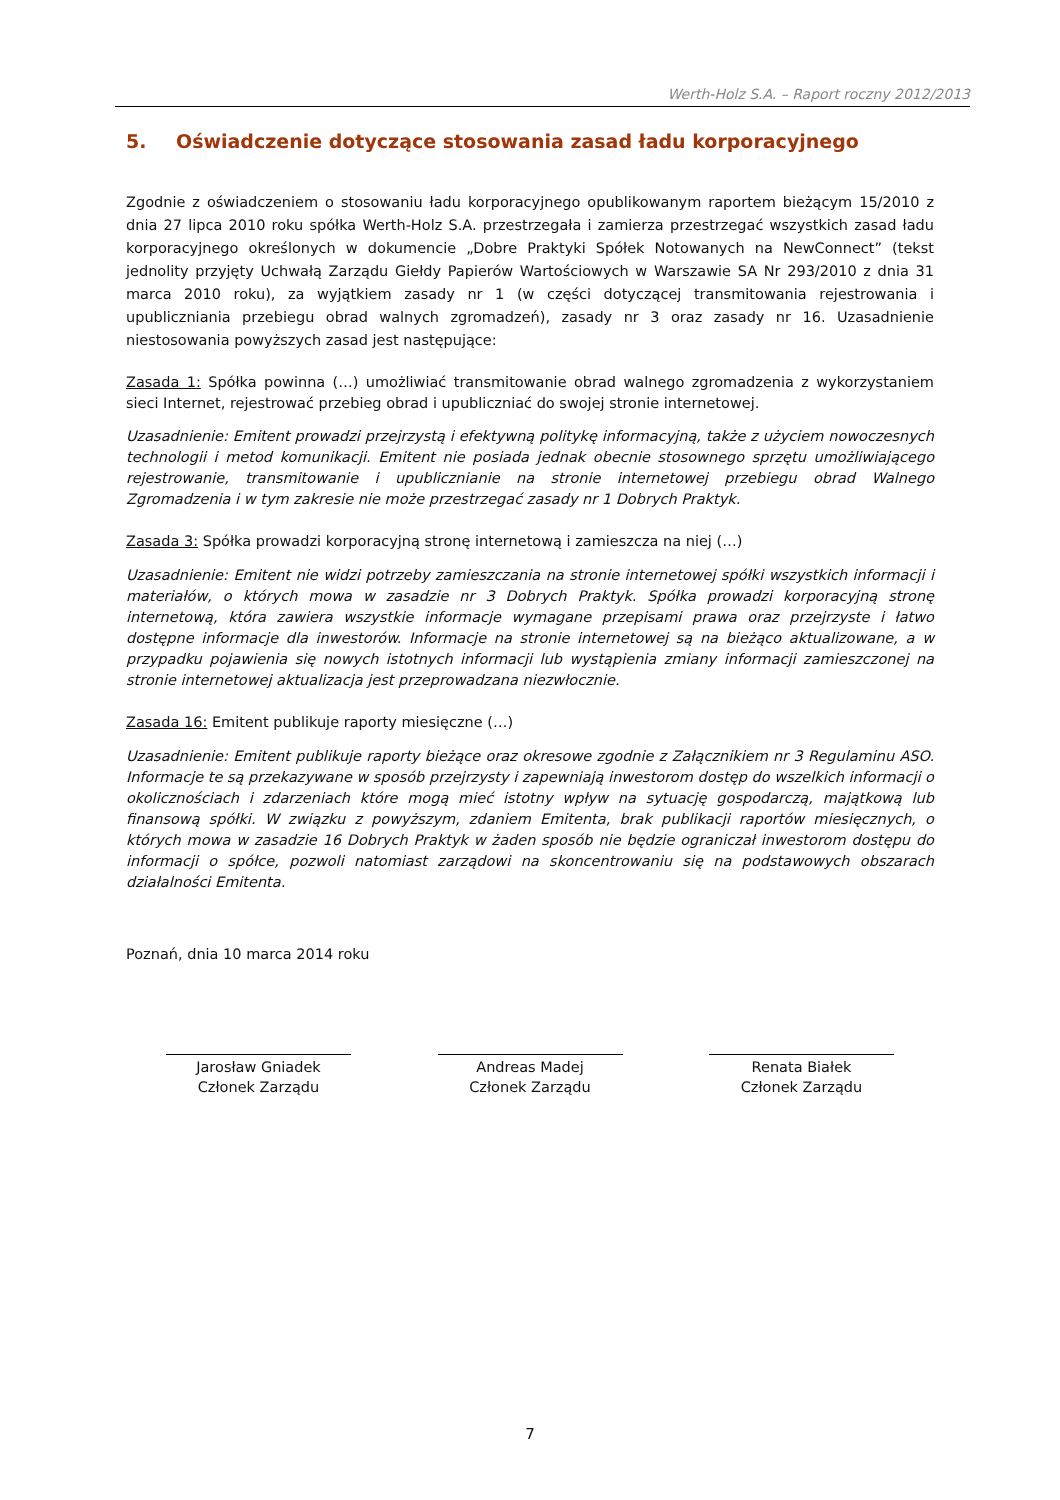Werth-Holz S.A. – Raport roczny 2012/2013
5. Oświadczenie dotyczące stosowania zasad ładu korporacyjnego
Zgodnie z oświadczeniem o stosowaniu ładu korporacyjnego opublikowanym raportem bieżącym 15/2010 z dnia 27 lipca 2010 roku spółka Werth-Holz S.A. przestrzegała i zamierza przestrzegać wszystkich zasad ładu korporacyjnego określonych w dokumencie „Dobre Praktyki Spółek Notowanych na NewConnect” (tekst jednolity przyjęty Uchwałą Zarządu Giełdy Papierów Wartościowych w Warszawie SA Nr 293/2010 z dnia 31 marca 2010 roku), za wyjątkiem zasady nr 1 (w części dotyczącej transmitowania rejestrowania i upubliczniania przebiegu obrad walnych zgromadzeń), zasady nr 3 oraz zasady nr 16. Uzasadnienie niestosowania powyższych zasad jest następujące:
Zasada 1: Spółka powinna (…) umożliwiać transmitowanie obrad walnego zgromadzenia z wykorzystaniem sieci Internet, rejestrować przebieg obrad i upubliczniać do swojej stronie internetowej.
Uzasadnienie: Emitent prowadzi przejrzystą i efektywną politykę informacyjną, także z użyciem nowoczesnych technologii i metod komunikacji. Emitent nie posiada jednak obecnie stosownego sprzętu umożliwiającego rejestrowanie, transmitowanie i upublicznianie na stronie internetowej przebiegu obrad Walnego Zgromadzenia i w tym zakresie nie może przestrzegać zasady nr 1 Dobrych Praktyk.
Zasada 3: Spółka prowadzi korporacyjną stronę internetową i zamieszcza na niej (…)
Uzasadnienie: Emitent nie widzi potrzeby zamieszczania na stronie internetowej spółki wszystkich informacji i materiałów, o których mowa w zasadzie nr 3 Dobrych Praktyk. Spółka prowadzi korporacyjną stronę internetową, która zawiera wszystkie informacje wymagane przepisami prawa oraz przejrzyste i łatwo dostępne informacje dla inwestorów. Informacje na stronie internetowej są na bieżąco aktualizowane, a w przypadku pojawienia się nowych istotnych informacji lub wystąpienia zmiany informacji zamieszczonej na stronie internetowej aktualizacja jest przeprowadzana niezwłocznie.
Zasada 16: Emitent publikuje raporty miesięczne (…)
Uzasadnienie: Emitent publikuje raporty bieżące oraz okresowe zgodnie z Załącznikiem nr 3 Regulaminu ASO. Informacje te są przekazywane w sposób przejrzysty i zapewniają inwestorom dostęp do wszelkich informacji o okolicznościach i zdarzeniach które mogą mieć istotny wpływ na sytuację gospodarczą, majątkową lub finansową spółki. W związku z powyższym, zdaniem Emitenta, brak publikacji raportów miesięcznych, o których mowa w zasadzie 16 Dobrych Praktyk w żaden sposób nie będzie ograniczał inwestorom dostępu do informacji o spółce, pozwoli natomiast zarządowi na skoncentrowaniu się na podstawowych obszarach działalności Emitenta.
Poznań, dnia 10 marca 2014 roku
Jarosław Gniadek
Członek Zarządu
Andreas Madej
Członek Zarządu
Renata Białek
Członek Zarządu
7